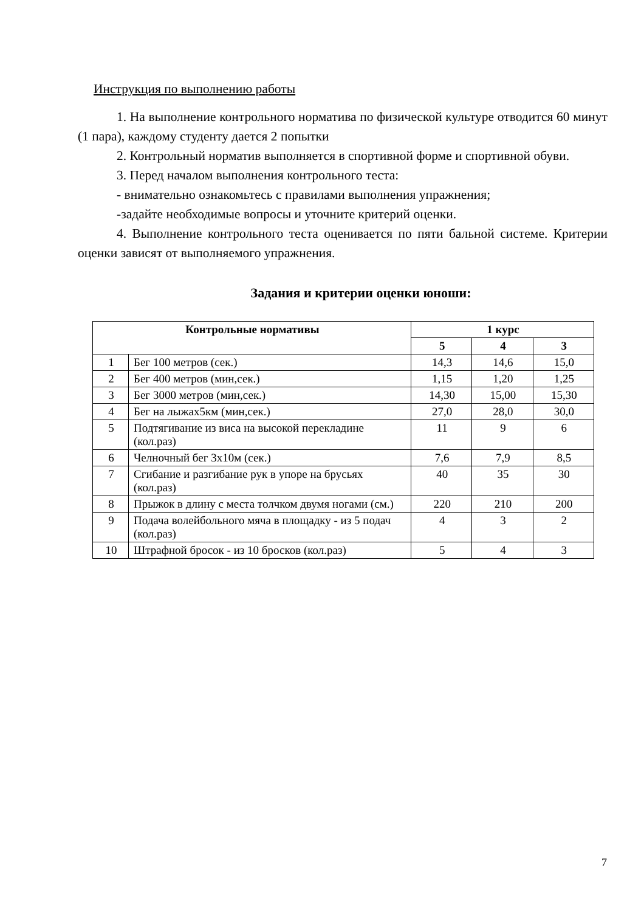Инструкция по выполнению работы
1. На выполнение контрольного норматива по физической культуре отводится 60 минут (1 пара), каждому студенту дается 2 попытки
2. Контрольный норматив выполняется в спортивной форме и спортивной обуви.
3. Перед началом выполнения контрольного теста:
- внимательно ознакомьтесь с правилами выполнения упражнения;
-задайте необходимые вопросы и уточните критерий оценки.
4. Выполнение контрольного теста оценивается по пяти бальной системе. Критерии оценки зависят от выполняемого упражнения.
Задания и критерии оценки юноши:
| Контрольные нормативы | | 1 курс | | |
| --- | --- | --- | --- | --- |
| | | 5 | 4 | 3 |
| 1 | Бег 100 метров (сек.) | 14,3 | 14,6 | 15,0 |
| 2 | Бег 400 метров (мин,сек.) | 1,15 | 1,20 | 1,25 |
| 3 | Бег 3000 метров (мин,сек.) | 14,30 | 15,00 | 15,30 |
| 4 | Бег на лыжах5км (мин,сек.) | 27,0 | 28,0 | 30,0 |
| 5 | Подтягивание из виса на высокой перекладине (кол.раз) | 11 | 9 | 6 |
| 6 | Челночный бег 3х10м (сек.) | 7,6 | 7,9 | 8,5 |
| 7 | Сгибание и разгибание рук в упоре на брусьях (кол.раз) | 40 | 35 | 30 |
| 8 | Прыжок в длину с места толчком двумя ногами (см.) | 220 | 210 | 200 |
| 9 | Подача волейбольного мяча в площадку - из 5 подач (кол.раз) | 4 | 3 | 2 |
| 10 | Штрафной бросок - из 10 бросков (кол.раз) | 5 | 4 | 3 |
7